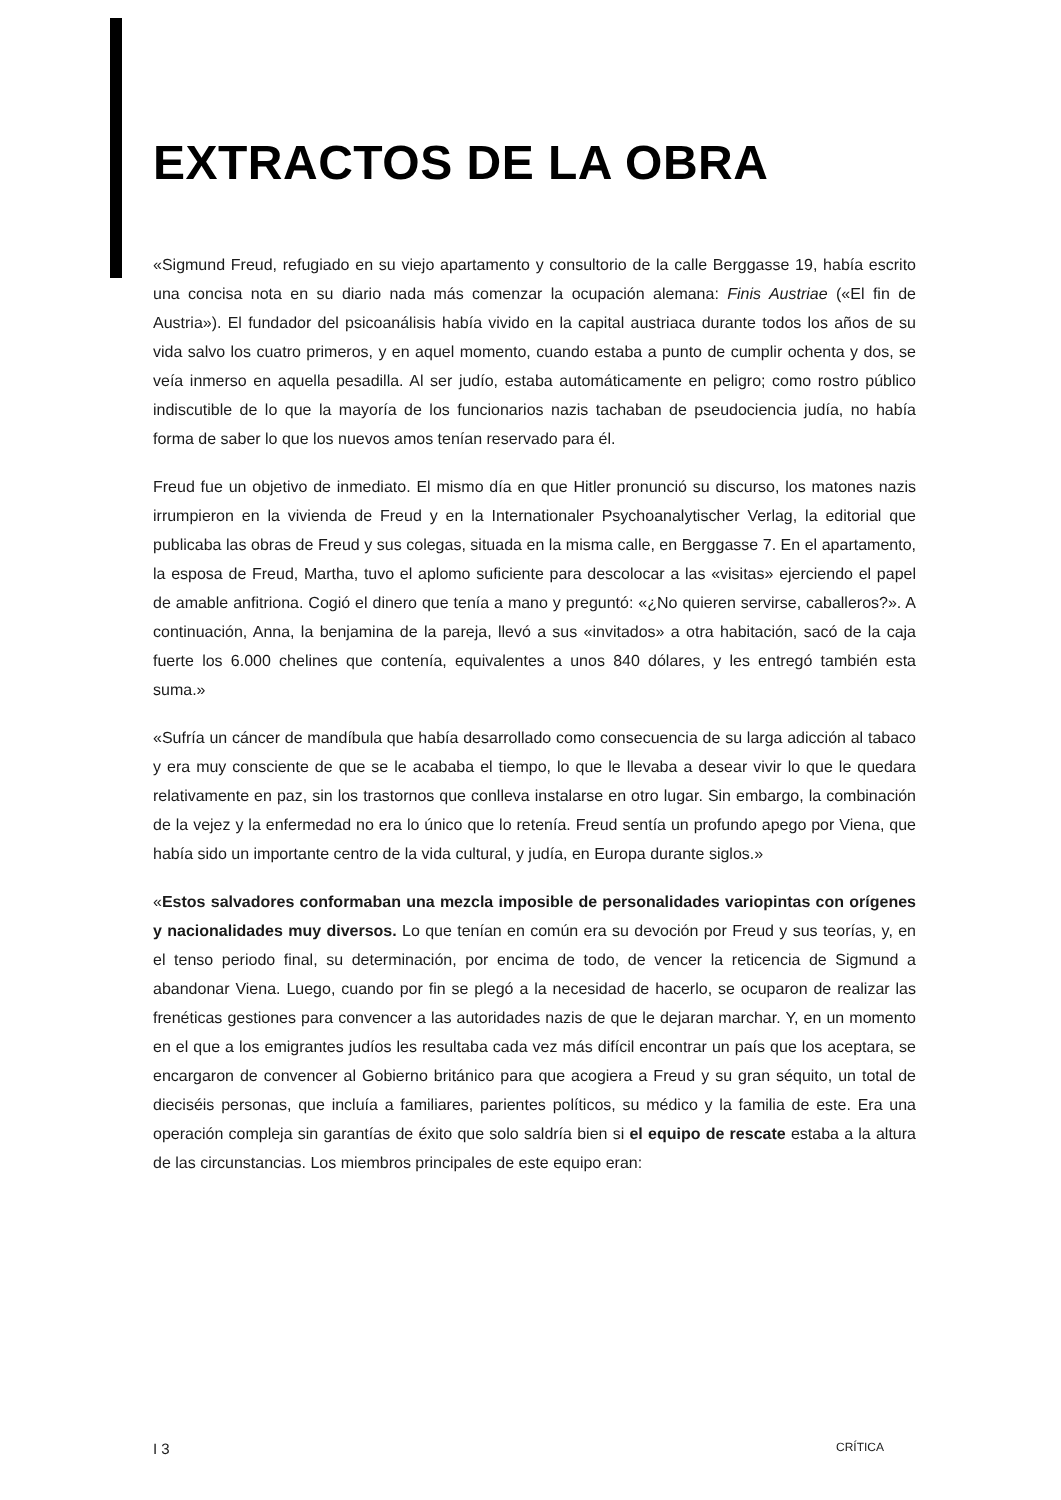EXTRACTOS DE LA OBRA
«Sigmund Freud, refugiado en su viejo apartamento y consultorio de la calle Berggasse 19, había escrito una concisa nota en su diario nada más comenzar la ocupación alemana: Finis Austriae («El fin de Austria»). El fundador del psicoanálisis había vivido en la capital austriaca durante todos los años de su vida salvo los cuatro primeros, y en aquel momento, cuando estaba a punto de cumplir ochenta y dos, se veía inmerso en aquella pesadilla. Al ser judío, estaba automáticamente en peligro; como rostro público indiscutible de lo que la mayoría de los funcionarios nazis tachaban de pseudociencia judía, no había forma de saber lo que los nuevos amos tenían reservado para él.
Freud fue un objetivo de inmediato. El mismo día en que Hitler pronunció su discurso, los matones nazis irrumpieron en la vivienda de Freud y en la Internationaler Psychoanalytischer Verlag, la editorial que publicaba las obras de Freud y sus colegas, situada en la misma calle, en Berggasse 7. En el apartamento, la esposa de Freud, Martha, tuvo el aplomo suficiente para descolocar a las «visitas» ejerciendo el papel de amable anfitriona. Cogió el dinero que tenía a mano y preguntó: «¿No quieren servirse, caba­lleros?». A continuación, Anna, la benjamina de la pareja, llevó a sus «invitados» a otra habitación, sacó de la caja fuerte los 6.000 chelines que contenía, equivalentes a unos 840 dólares, y les entregó también esta suma.»
«Sufría un cáncer de mandíbula que había desarrollado como consecuencia de su larga adicción al tabaco y era muy consciente de que se le acababa el tiempo, lo que le llevaba a desear vivir lo que le quedara relativamente en paz, sin los trastornos que conlleva instalarse en otro lugar. Sin embargo, la combinación de la vejez y la enfermedad no era lo único que lo retenía. Freud sentía un profundo apego por Viena, que había sido un importante centro de la vida cultural, y judía, en Europa durante siglos.»
«Estos salvadores conformaban una mezcla imposible de personalidades variopintas con orígenes y nacionalidades muy diversos. Lo que tenían en común era su devoción por Freud y sus teorías, y, en el tenso periodo final, su determinación, por encima de todo, de vencer la reticencia de Sigmund a abandonar Viena. Luego, cuando por fin se plegó a la necesidad de hacerlo, se ocuparon de realizar las frenéticas gestiones para convencer a las autoridades nazis de que le dejaran marchar. Y, en un momento en el que a los emigrantes judíos les resultaba cada vez más difícil encontrar un país que los aceptara, se encargaron de convencer al Gobierno británico para que acogiera a Freud y su gran séquito, un total de dieciséis personas, que incluía a familiares, parientes políticos, su médico y la familia de este. Era una operación compleja sin garantías de éxito que solo saldría bien si el equipo de rescate estaba a la altura de las circunstancias. Los miembros principales de este equipo eran:
I 3 CRÍTICA